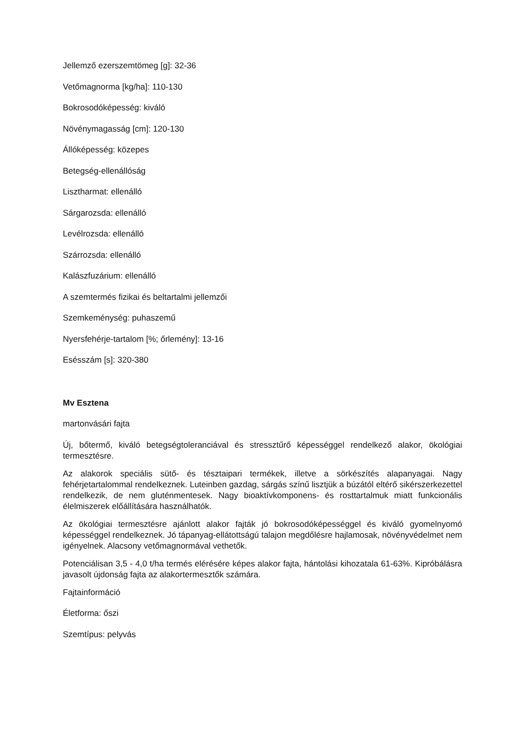Jellemző ezerszemtömeg [g]: 32-36
Vetőmagnorma [kg/ha]: 110-130
Bokrosodóképesség: kiváló
Növénymagasság [cm]: 120-130
Állóképesség: közepes
Betegség-ellenállóság
Lisztharmat: ellenálló
Sárgarozsda: ellenálló
Levélrozsda: ellenálló
Szárrozsda: ellenálló
Kalászfuzárium: ellenálló
A szemtermés fizikai és beltartalmi jellemzői
Szemkeménység: puhaszemű
Nyersfehérje-tartalom [%; őrlemény]: 13-16
Esésszám [s]: 320-380
Mv Esztena
martonvásári fajta
Új, bőtermő, kiváló betegségtoleranciával és stressztűrő képességgel rendelkező alakor, ökológiai termesztésre.
Az alakorok speciális sütő- és tésztaipari termékek, illetve a sörkészítés alapanyagai. Nagy fehérjetartalommal rendelkeznek. Luteinben gazdag, sárgás színű lisztjük a búzától eltérő sikérszerkezettel rendelkezik, de nem gluténmentesek. Nagy bioaktívkomponens- és rosttartalmuk miatt funkcionális élelmiszerek előállítására használhatók.
Az ökológiai termesztésre ajánlott alakor fajták jó bokrosodóképességgel és kiváló gyomelnyomó képességgel rendelkeznek. Jó tápanyag-ellátottságú talajon megdőlésre hajlamosak, növényvédelmet nem igényelnek. Alacsony vetőmagnormával vethetők.
Potenciálisan 3,5 - 4,0 t/ha termés elérésére képes alakor fajta, hántolási kihozatala 61-63%. Kipróbálásra javasolt újdonság fajta az alakortermesztők számára.
Fajtainformáció
Életforma: őszi
Szemtípus: pelyvás